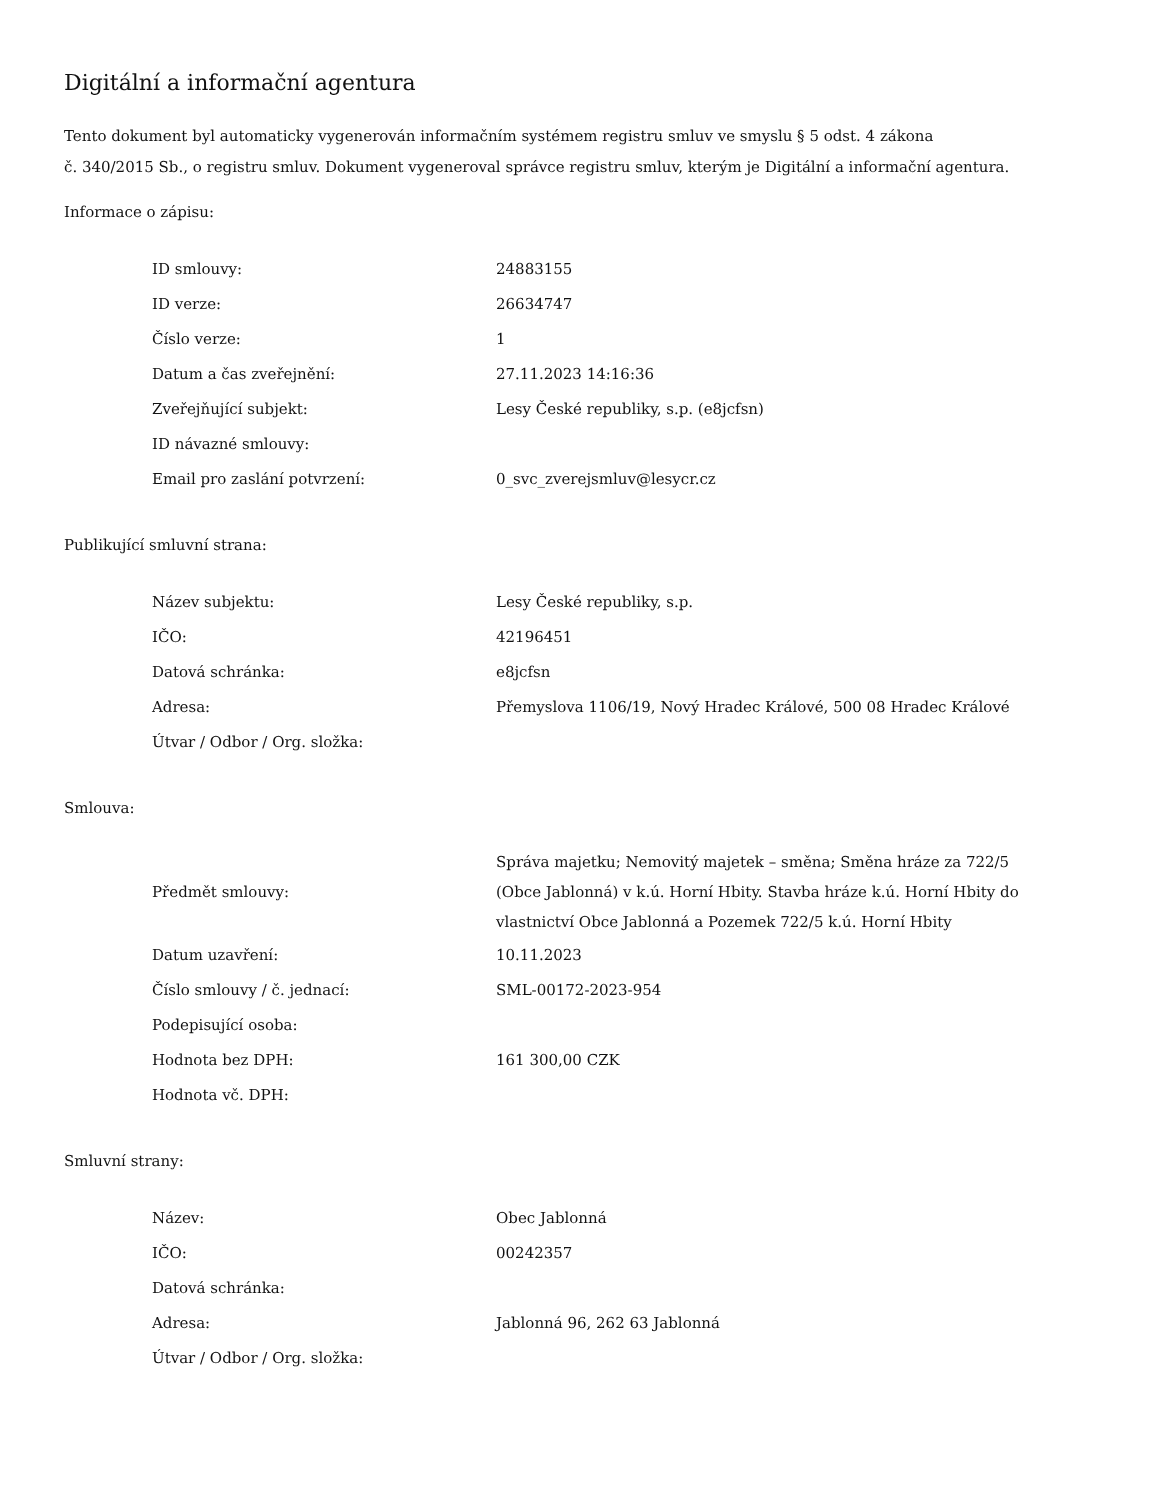Digitální a informační agentura
Tento dokument byl automaticky vygenerován informačním systémem registru smluv ve smyslu § 5 odst. 4 zákona
č. 340/2015 Sb., o registru smluv. Dokument vygeneroval správce registru smluv, kterým je Digitální a informační agentura.
Informace o zápisu:
| ID smlouvy: | 24883155 |
| ID verze: | 26634747 |
| Číslo verze: | 1 |
| Datum a čas zveřejnění: | 27.11.2023 14:16:36 |
| Zveřejňující subjekt: | Lesy České republiky, s.p. (e8jcfsn) |
| ID návazné smlouvy: | |
| Email pro zaslání potvrzení: | 0_svc_zverejsmluv@lesycr.cz |
Publikující smluvní strana:
| Název subjektu: | Lesy České republiky, s.p. |
| IČO: | 42196451 |
| Datová schránka: | e8jcfsn |
| Adresa: | Přemyslova 1106/19, Nový Hradec Králové, 500 08 Hradec Králové |
| Útvar / Odbor / Org. složka: | |
Smlouva:
| Předmět smlouvy: | Správa majetku; Nemovitý majetek – směna; Směna hráze za 722/5 (Obce Jablonná) v k.ú. Horní Hbity. Stavba hráze k.ú. Horní Hbity do vlastnictví Obce Jablonná a Pozemek 722/5 k.ú. Horní Hbity |
| Datum uzavření: | 10.11.2023 |
| Číslo smlouvy / č. jednací: | SML-00172-2023-954 |
| Podepisující osoba: | |
| Hodnota bez DPH: | 161 300,00 CZK |
| Hodnota vč. DPH: | |
Smluvní strany:
| Název: | Obec Jablonná |
| IČO: | 00242357 |
| Datová schránka: | |
| Adresa: | Jablonná 96, 262 63 Jablonná |
| Útvar / Odbor / Org. složka: | |